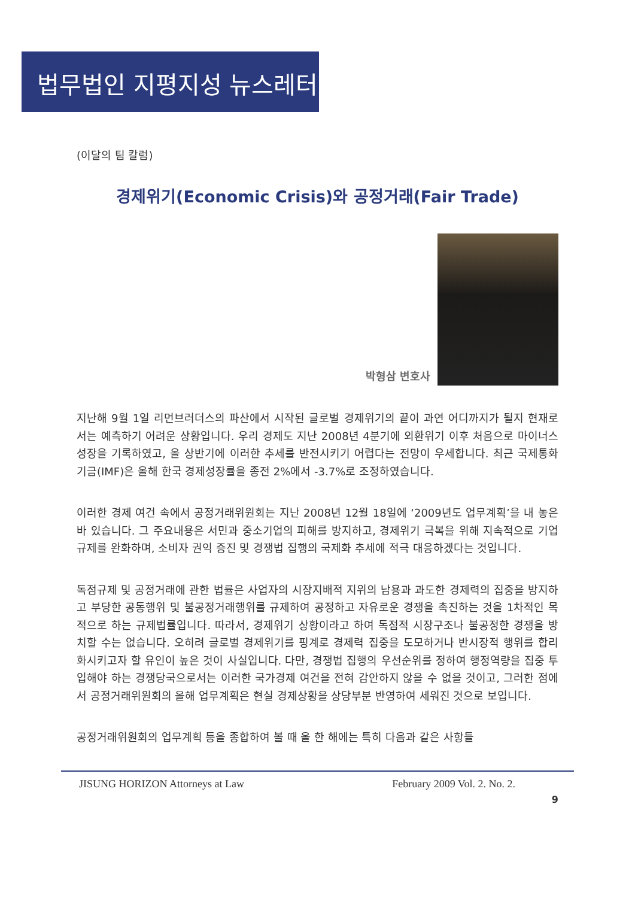법무법인 지평지성 뉴스레터
(이달의 팀 칼럼)
경제위기(Economic Crisis)와 공정거래(Fair Trade)
박형삼 변호사
지난해 9월 1일 리먼브러더스의 파산에서 시작된 글로벌 경제위기의 끝이 과연 어디까지가 될지 현재로서는 예측하기 어려운 상황입니다. 우리 경제도 지난 2008년 4분기에 외환위기 이후 처음으로 마이너스 성장을 기록하였고, 올 상반기에 이러한 추세를 반전시키기 어렵다는 전망이 우세합니다. 최근 국제통화기금(IMF)은 올해 한국 경제성장률을 종전 2%에서 -3.7%로 조정하였습니다.
이러한 경제 여건 속에서 공정거래위원회는 지난 2008년 12월 18일에 ‘2009년도 업무계획’을 내 놓은 바 있습니다. 그 주요내용은 서민과 중소기업의 피해를 방지하고, 경제위기 극복을 위해 지속적으로 기업규제를 완화하며, 소비자 권익 증진 및 경쟁법 집행의 국제화 추세에 적극 대응하겠다는 것입니다.
독점규제 및 공정거래에 관한 법률은 사업자의 시장지배적 지위의 남용과 과도한 경제력의 집중을 방지하고 부당한 공동행위 및 불공정거래행위를 규제하여 공정하고 자유로운 경쟁을 촉진하는 것을 1차적인 목적으로 하는 규제법률입니다. 따라서, 경제위기 상황이라고 하여 독점적 시장구조나 불공정한 경쟁을 방치할 수는 없습니다. 오히려 글로벌 경제위기를 핑계로 경제력 집중을 도모하거나 반시장적 행위를 합리화시키고자 할 유인이 높은 것이 사실입니다. 다만, 경쟁법 집행의 우선순위를 정하여 행정역량을 집중 투입해야 하는 경쟁당국으로서는 이러한 국가경제 여건을 전혀 감안하지 않을 수 없을 것이고, 그러한 점에서 공정거래위원회의 올해 업무계획은 현실 경제상황을 상당부분 반영하여 세워진 것으로 보입니다.
공정거래위원회의 업무계획 등을 종합하여 볼 때 올 한 해에는 특히 다음과 같은 사항들
JISUNG HORIZON Attorneys at Law February 2009 Vol. 2. No. 2.
9